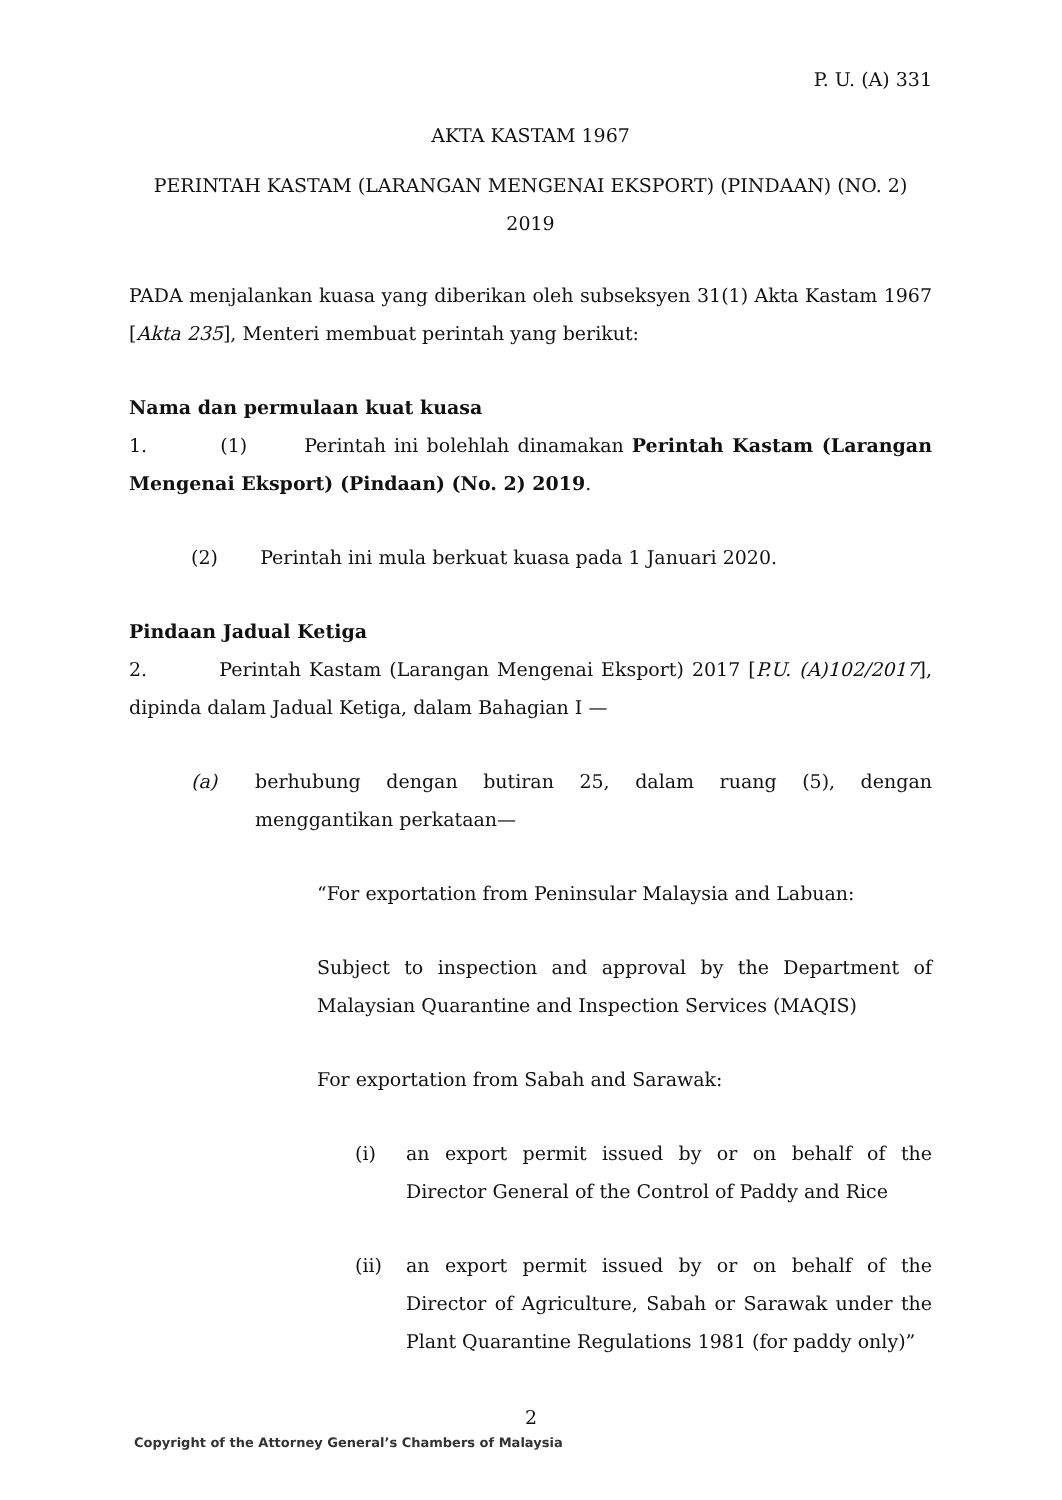P. U. (A) 331
AKTA KASTAM 1967
PERINTAH KASTAM (LARANGAN MENGENAI EKSPORT) (PINDAAN) (NO. 2) 2019
PADA menjalankan kuasa yang diberikan oleh subseksyen 31(1) Akta Kastam 1967 [Akta 235], Menteri membuat perintah yang berikut:
Nama dan permulaan kuat kuasa
1. (1) Perintah ini bolehlah dinamakan Perintah Kastam (Larangan Mengenai Eksport) (Pindaan) (No. 2) 2019.
(2) Perintah ini mula berkuat kuasa pada 1 Januari 2020.
Pindaan Jadual Ketiga
2. Perintah Kastam (Larangan Mengenai Eksport) 2017 [P.U. (A)102/2017], dipinda dalam Jadual Ketiga, dalam Bahagian I —
(a) berhubung dengan butiran 25, dalam ruang (5), dengan menggantikan perkataan—
“For exportation from Peninsular Malaysia and Labuan:
Subject to inspection and approval by the Department of Malaysian Quarantine and Inspection Services (MAQIS)
For exportation from Sabah and Sarawak:
(i) an export permit issued by or on behalf of the Director General of the Control of Paddy and Rice
(ii) an export permit issued by or on behalf of the Director of Agriculture, Sabah or Sarawak under the Plant Quarantine Regulations 1981 (for paddy only)”
2
Copyright of the Attorney General’s Chambers of Malaysia